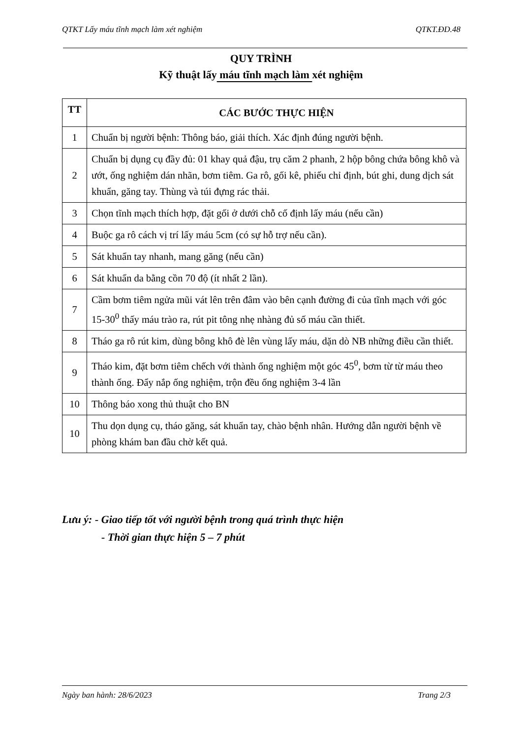QTKT Lấy máu tĩnh mạch làm xét nghiệm QTKT.ĐD.48
QUY TRÌNH
Kỹ thuật lấy máu tĩnh mạch làm xét nghiệm
| TT | CÁC BƯỚC THỰC HIỆN |
| --- | --- |
| 1 | Chuẩn bị người bệnh: Thông báo, giải thích. Xác định đúng người bệnh. |
| 2 | Chuẩn bị dụng cụ đầy đủ: 01 khay quả đậu, trụ căm 2 phanh, 2 hộp bông chứa bông khô và ướt, ống nghiệm dán nhãn, bơm tiêm. Ga rô, gối kê, phiếu chỉ định, bút ghi, dung dịch sát khuẩn, găng tay. Thùng và túi đựng rác thải. |
| 3 | Chọn tĩnh mạch thích hợp, đặt gối ở dưới chỗ cố định lấy máu (nếu cần) |
| 4 | Buộc ga rô cách vị trí lấy máu 5cm (có sự hỗ trợ nếu cần). |
| 5 | Sát khuẩn tay nhanh, mang găng (nếu cần) |
| 6 | Sát khuẩn da bằng cồn 70 độ (ít nhất 2 lần). |
| 7 | Cầm bơm tiêm ngửa mũi vát lên trên đâm vào bên cạnh đường đi của tĩnh mạch với góc 15-30<sup>0</sup> thấy máu trào ra, rút pit tông nhẹ nhàng đủ số máu cần thiết. |
| 8 | Tháo ga rô rút kim, dùng bông khô đè lên vùng lấy máu, dặn dò NB những điều cần thiết. |
| 9 | Tháo kim, đặt bơm tiêm chếch với thành ống nghiệm một góc 45<sup>0</sup>, bơm từ từ máu theo thành ống. Đẩy nắp ống nghiệm, trộn đều ống nghiệm 3-4 lần |
| 10 | Thông báo xong thủ thuật cho BN |
| 10 | Thu dọn dụng cụ, tháo găng, sát khuẩn tay, chào bệnh nhân. Hướng dẫn người bệnh về phòng khám ban đầu chờ kết quả. |
Lưu ý: - Giao tiếp tốt với người bệnh trong quá trình thực hiện
- Thời gian thực hiện 5 – 7 phút
Ngày ban hành: 28/6/2023 Trang 2/3